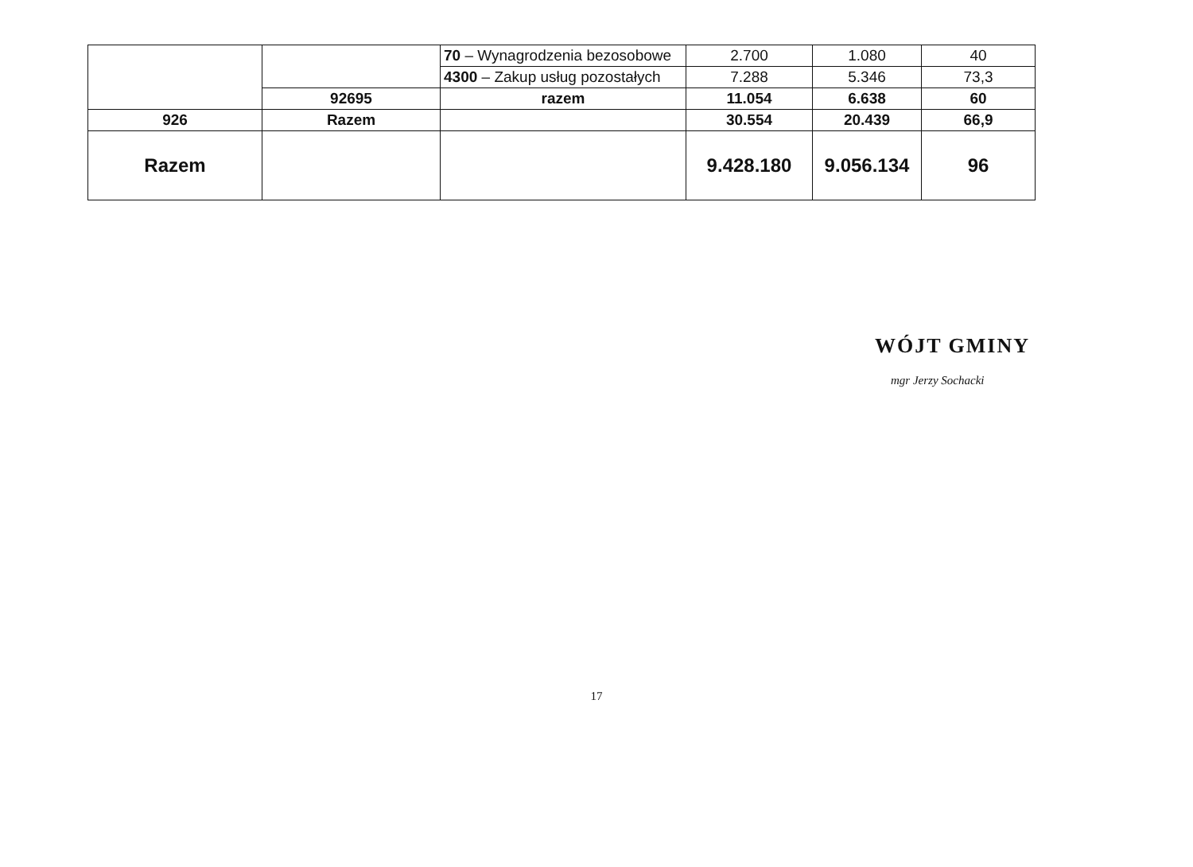| | | 70 – Wynagrodzenia bezosobowe | 2.700 | 1.080 | 40 |
| | | 4300 – Zakup usług pozostałych | 7.288 | 5.346 | 73,3 |
| | 92695 | razem | 11.054 | 6.638 | 60 |
| 926 | Razem | | 30.554 | 20.439 | 66,9 |
| Razem | | | 9.428.180 | 9.056.134 | 96 |
WÓJT GMINY
mgr Jerzy Sochacki
17